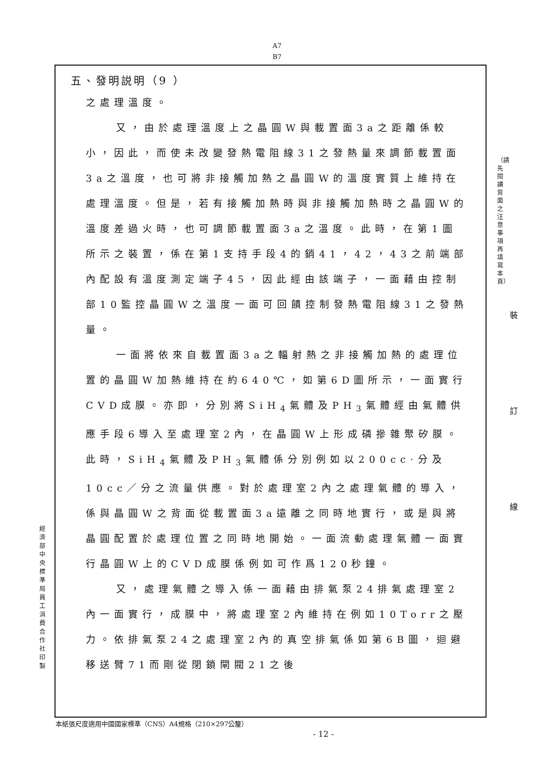A7
B7
五、發明説明（9 ）
之處理溫度。
又，由於處理溫度上之晶圓W與載置面3a之距離係較小，因此，而使未改變發熱電阻線31之發熱量來調節載置面3a之溫度，也可將非接觸加熱之晶圓W的溫度實質上維持在處理溫度。但是，若有接觸加熱時與非接觸加熱時之晶圓W的溫度差過火時，也可調節載置面3a之溫度。此時，在第1圖所示之裝置，係在第1支持手段4的銷41，42，43之前端部內配設有溫度測定端子45，因此經由該端子，一面藉由控制部10監控晶圓W之溫度一面可回饋控制發熱電阻線31之發熱量。
一面將依來自載置面3a之輻射熱之非接觸加熱的處理位置的晶圓W加熱維持在約640℃，如第6D圖所示，一面實行CVD成膜。亦即，分別將SiH<sub>4</sub>氣體及PH<sub>3</sub>氣體經由氣體供應手段6導入至處理室2內，在晶圓W上形成磷摻雜聚矽膜。此時，SiH<sub>4</sub>氣體及PH<sub>3</sub>氣體係分別例如以200cc·分及10cc／分之流量供應。對於處理室2內之處理氣體的導入，係與晶圓W之背面從載置面3a遠離之同時地實行，或是與將晶圓配置於處理位置之同時地開始。一面流動處理氣體一面實行晶圓W上的CVD成膜係例如可作爲120秒鐘。
又，處理氣體之導入係一面藉由排氣泵24排氣處理室2內一面實行，成膜中，將處理室2內維持在例如10Torr之壓力。依排氣泵24之處理室2內的真空排氣係如第6B圖，迴避移送臂71而剛從閉鎖閘閥21之後
經濟部中央標準局員工消費合作社印製
（請先閱讀背面之注意事項再填寫本頁）
裝 訂 線
本紙張尺度適用中國國家標準（CNS）A4規格（210×297公釐）
- 12 -